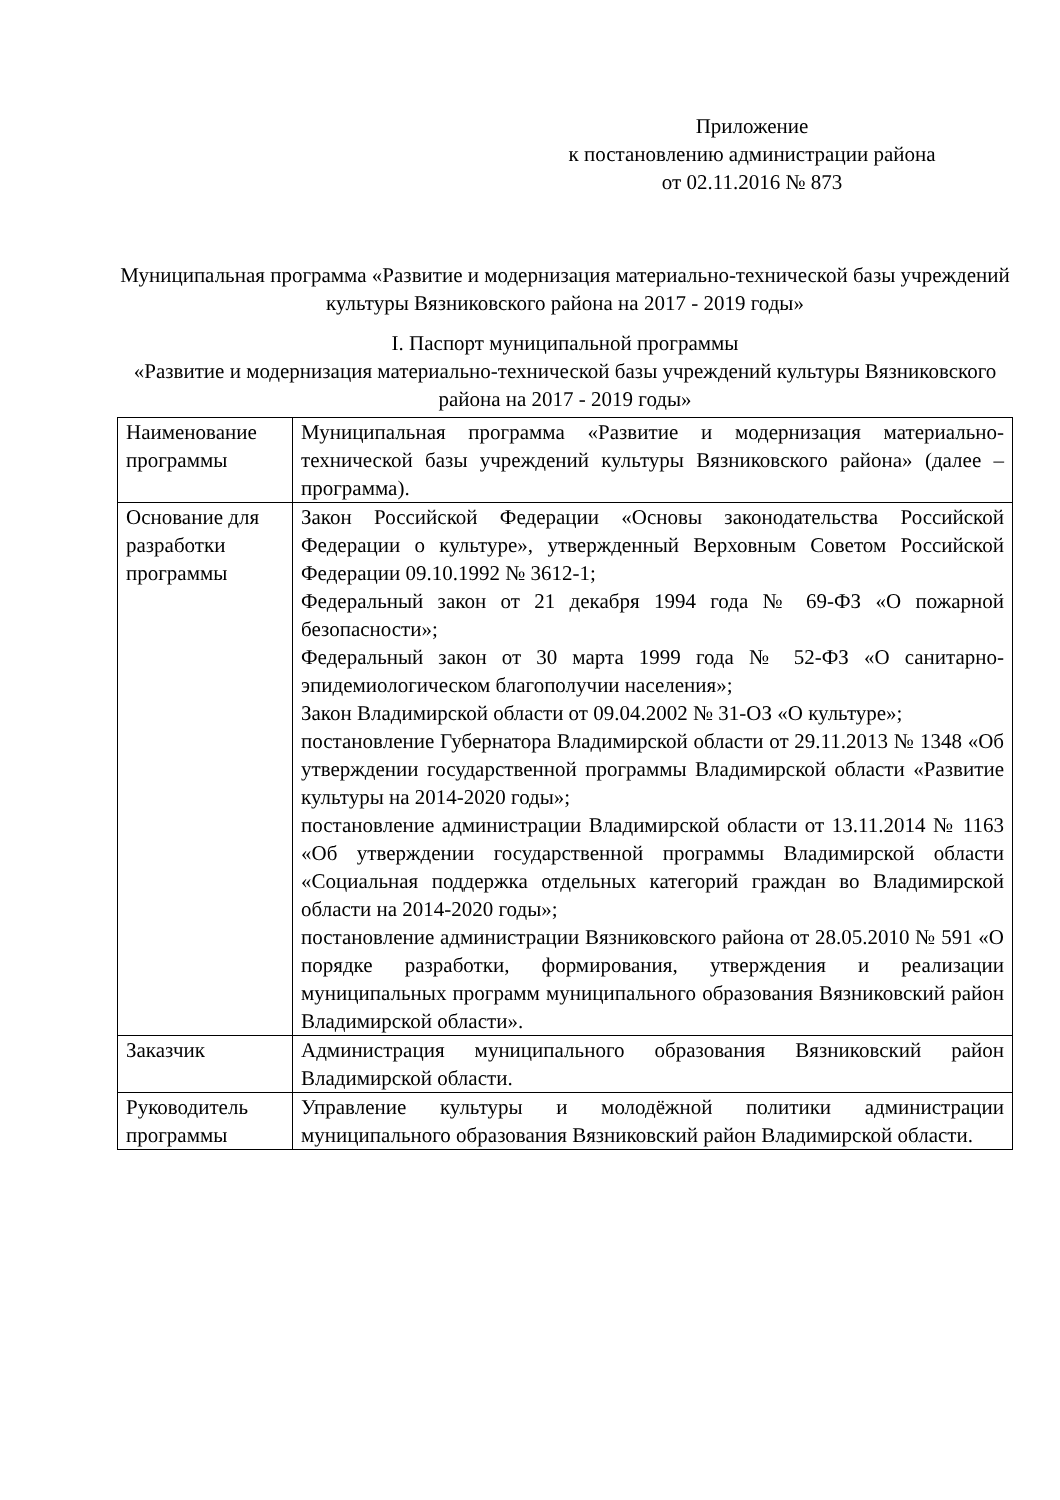Приложение
к постановлению администрации района
от 02.11.2016 № 873
Муниципальная программа «Развитие и модернизация материально-технической базы учреждений культуры Вязниковского района на 2017 - 2019 годы»
I. Паспорт муниципальной программы
«Развитие и модернизация материально-технической базы учреждений культуры Вязниковского района на 2017 - 2019 годы»
| Наименование программы | Муниципальная программа «Развитие и модернизация материально-технической базы учреждений культуры Вязниковского района» (далее – программа). |
| Основание для разработки программы | Закон Российской Федерации «Основы законодательства Российской Федерации о культуре», утвержденный Верховным Советом Российской Федерации 09.10.1992 № 3612-1; Федеральный закон от 21 декабря 1994 года № 69-ФЗ «О пожарной безопасности»; Федеральный закон от 30 марта 1999 года № 52-ФЗ «О санитарно-эпидемиологическом благополучии населения»; Закон Владимирской области от 09.04.2002 № 31-ОЗ «О культуре»; постановление Губернатора Владимирской области от 29.11.2013 № 1348 «Об утверждении государственной программы Владимирской области «Развитие культуры на 2014-2020 годы»; постановление администрации Владимирской области от 13.11.2014 № 1163 «Об утверждении государственной программы Владимирской области «Социальная поддержка отдельных категорий граждан во Владимирской области на 2014-2020 годы»; постановление администрации Вязниковского района от 28.05.2010 № 591 «О порядке разработки, формирования, утверждения и реализации муниципальных программ муниципального образования Вязниковский район Владимирской области». |
| Заказчик | Администрация муниципального образования Вязниковский район Владимирской области. |
| Руководитель программы | Управление культуры и молодёжной политики администрации муниципального образования Вязниковский район Владимирской области. |